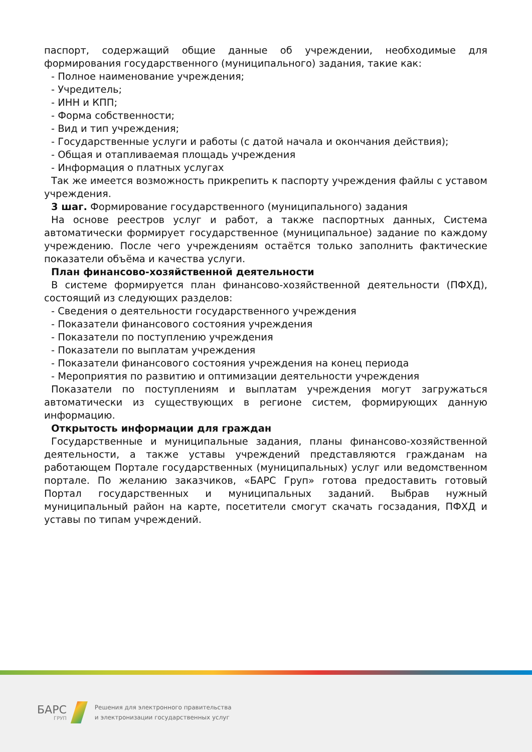паспорт, содержащий общие данные об учреждении, необходимые для формирования государственного (муниципального) задания, такие как:
- Полное наименование учреждения;
- Учредитель;
- ИНН и КПП;
- Форма собственности;
- Вид и тип учреждения;
- Государственные услуги и работы (с датой начала и окончания действия);
- Общая и отапливаемая площадь учреждения
- Информация о платных услугах
Так же имеется возможность прикрепить к паспорту учреждения файлы с уставом учреждения.
3 шаг. Формирование государственного (муниципального) задания
На основе реестров услуг и работ, а также паспортных данных, Система автоматически формирует государственное (муниципальное) задание по каждому учреждению. После чего учреждениям остаётся только заполнить фактические показатели объёма и качества услуги.
План финансово-хозяйственной деятельности
В системе формируется план финансово-хозяйственной деятельности (ПФХД), состоящий из следующих разделов:
- Сведения о деятельности государственного учреждения
- Показатели финансового состояния учреждения
- Показатели по поступлению учреждения
- Показатели по выплатам учреждения
- Показатели финансового состояния учреждения на конец периода
- Мероприятия по развитию и оптимизации деятельности учреждения
Показатели по поступлениям и выплатам учреждения могут загружаться автоматически из существующих в регионе систем, формирующих данную информацию.
Открытость информации для граждан
Государственные и муниципальные задания, планы финансово-хозяйственной деятельности, а также уставы учреждений представляются гражданам на работающем Портале государственных (муниципальных) услуг или ведомственном портале. По желанию заказчиков, «БАРС Груп» готова предоставить готовый Портал государственных и муниципальных заданий. Выбрав нужный муниципальный район на карте, посетители смогут скачать госзадания, ПФХД и уставы по типам учреждений.
БАРС
ГРУП
Решения для электронного правительства
и электронизации государственных услуг